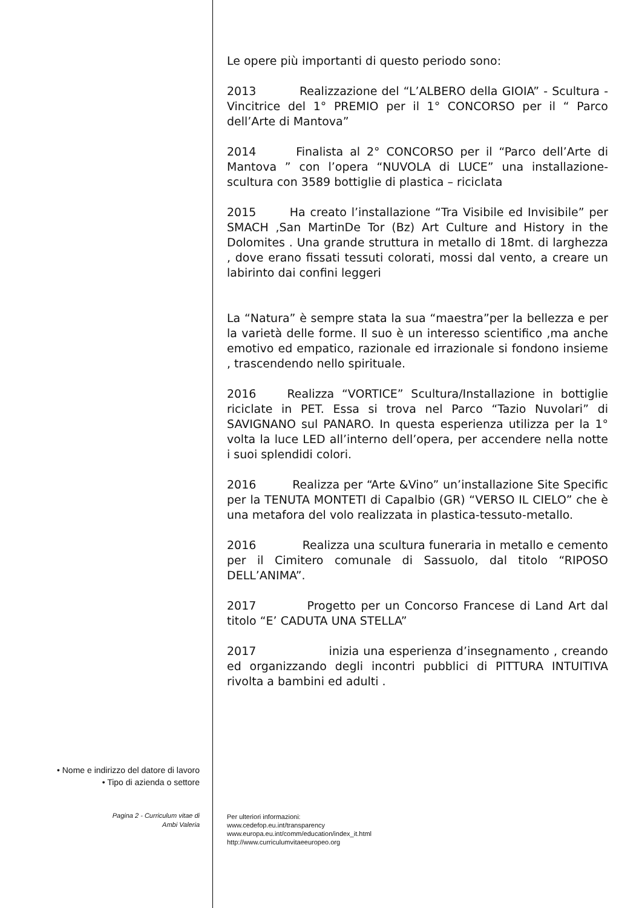Le opere più importanti di questo periodo sono:
2013 Realizzazione del “L’ALBERO della GIOIA” - Scultura - Vincitrice del 1° PREMIO per il 1° CONCORSO per il “ Parco dell’Arte di Mantova”
2014 Finalista al 2° CONCORSO per il “Parco dell’Arte di Mantova ” con l’opera “NUVOLA di LUCE” una installazione-scultura con 3589 bottiglie di plastica – riciclata
2015 Ha creato l’installazione “Tra Visibile ed Invisibile” per SMACH ,San MartinDe Tor (Bz) Art Culture and History in the Dolomites . Una grande struttura in metallo di 18mt. di larghezza , dove erano fissati tessuti colorati, mossi dal vento, a creare un labirinto dai confini leggeri
La “Natura” è sempre stata la sua “maestra”per la bellezza e per la varietà delle forme. Il suo è un interesso scientifico ,ma anche emotivo ed empatico, razionale ed irrazionale si fondono insieme , trascendendo nello spirituale.
2016 Realizza “VORTICE” Scultura/Installazione in bottiglie riciclate in PET. Essa si trova nel Parco “Tazio Nuvolari” di SAVIGNANO sul PANARO. In questa esperienza utilizza per la 1° volta la luce LED all’interno dell’opera, per accendere nella notte i suoi splendidi colori.
2016 Realizza per “Arte &Vino” un’installazione Site Specific per la TENUTA MONTETI di Capalbio (GR) “VERSO IL CIELO” che è una metafora del volo realizzata in plastica-tessuto-metallo.
2016 Realizza una scultura funeraria in metallo e cemento per il Cimitero comunale di Sassuolo, dal titolo “RIPOSO DELL’ANIMA”.
2017 Progetto per un Concorso Francese di Land Art dal titolo “E’ CADUTA UNA STELLA”
2017 inizia una esperienza d’insegnamento , creando ed organizzando degli incontri pubblici di PITTURA INTUITIVA rivolta a bambini ed adulti .
• Nome e indirizzo del datore di lavoro
• Tipo di azienda o settore
Pagina 2 - Curriculum vitae di
Ambi Valeria
Per ulteriori informazioni:
www.cedefop.eu.int/transparency
www.europa.eu.int/comm/education/index_it.html
http://www.curriculumvitaeeuropeo.org